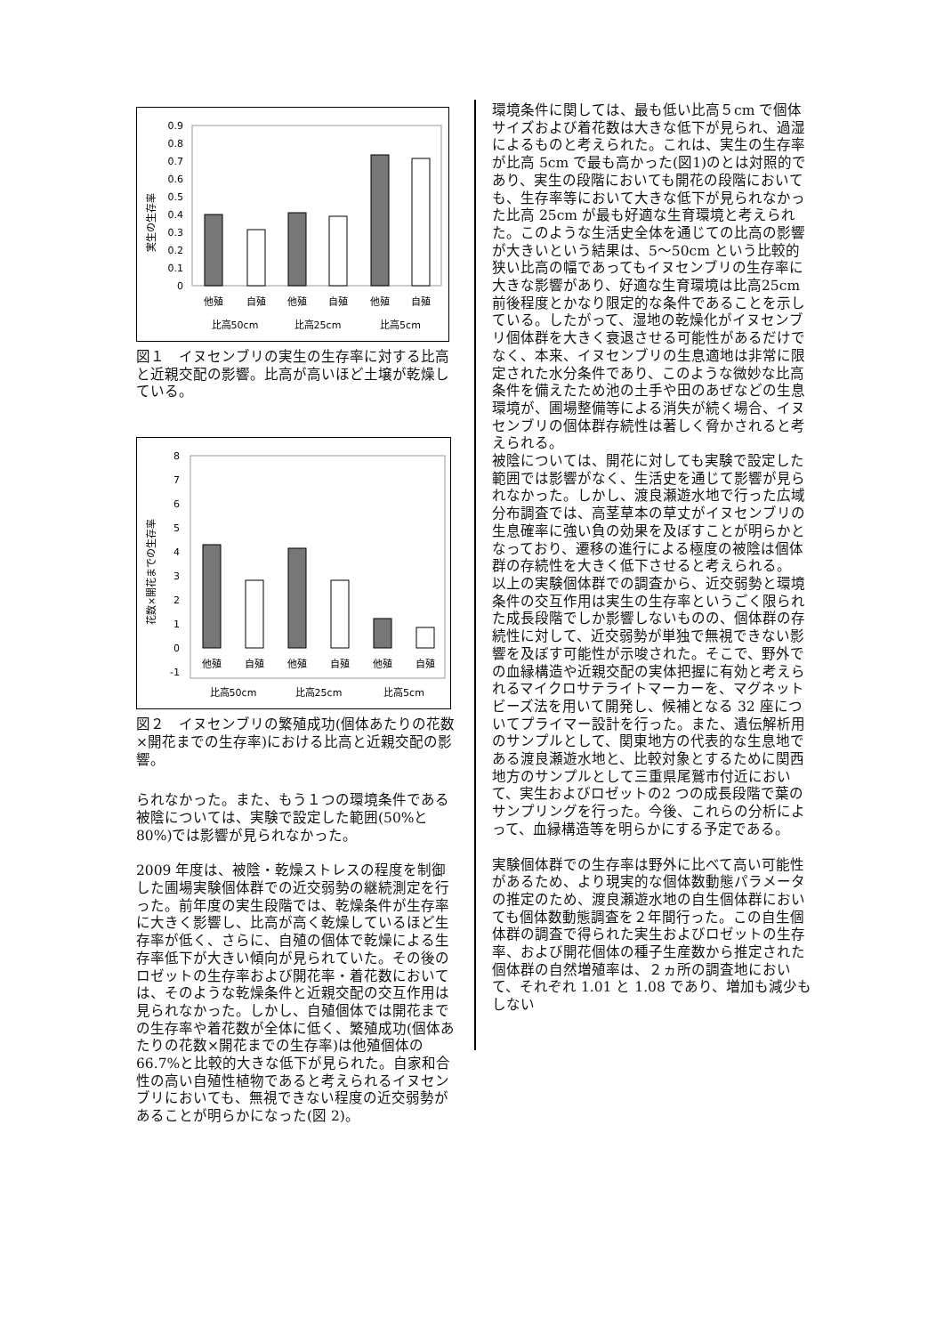実生の生存率
0.9
0.8
0.7
0.6
0.5
0.4
0.3
0.2
0.1
0
他殖
自殖
他殖
自殖
他殖
自殖
比高50cm
比高25cm
比高5cm
図１　イヌセンブリの実生の生存率に対する比高と近親交配の影響。比高が高いほど土壌が乾燥している。
花数×開花までの生存率
8
7
6
5
4
3
2
1
0
-1
他殖
自殖
他殖
自殖
他殖
自殖
比高50cm
比高25cm
比高5cm
図２　イヌセンブリの繁殖成功(個体あたりの花数×開花までの生存率)における比高と近親交配の影響。
られなかった。また、もう１つの環境条件である被陰については、実験で設定した範囲(50%と 80%)では影響が見られなかった。
2009 年度は、被陰・乾燥ストレスの程度を制御した圃場実験個体群での近交弱勢の継続測定を行った。前年度の実生段階では、乾燥条件が生存率に大きく影響し、比高が高く乾燥しているほど生存率が低く、さらに、自殖の個体で乾燥による生存率低下が大きい傾向が見られていた。その後のロゼットの生存率および開花率・着花数においては、そのような乾燥条件と近親交配の交互作用は見られなかった。しかし、自殖個体では開花までの生存率や着花数が全体に低く、繁殖成功(個体あたりの花数×開花までの生存率)は他殖個体の 66.7%と比較的大きな低下が見られた。自家和合性の高い自殖性植物であると考えられるイヌセンブリにおいても、無視できない程度の近交弱勢があることが明らかになった(図 2)。
環境条件に関しては、最も低い比高５cm で個体サイズおよび着花数は大きな低下が見られ、過湿によるものと考えられた。これは、実生の生存率が比高 5cm で最も高かった(図1)のとは対照的であり、実生の段階においても開花の段階においても、生存率等において大きな低下が見られなかった比高 25cm が最も好適な生育環境と考えられた。このような生活史全体を通じての比高の影響が大きいという結果は、5〜50cm という比較的狭い比高の幅であってもイヌセンブリの生存率に大きな影響があり、好適な生育環境は比高25cm 前後程度とかなり限定的な条件であることを示している。したがって、湿地の乾燥化がイヌセンブリ個体群を大きく衰退させる可能性があるだけでなく、本来、イヌセンブリの生息適地は非常に限定された水分条件であり、このような微妙な比高条件を備えたため池の土手や田のあぜなどの生息環境が、圃場整備等による消失が続く場合、イヌセンブリの個体群存続性は著しく脅かされると考えられる。
被陰については、開花に対しても実験で設定した範囲では影響がなく、生活史を通じて影響が見られなかった。しかし、渡良瀬遊水地で行った広域分布調査では、高茎草本の草丈がイヌセンブリの生息確率に強い負の効果を及ぼすことが明らかとなっており、遷移の進行による極度の被陰は個体群の存続性を大きく低下させると考えられる。
以上の実験個体群での調査から、近交弱勢と環境条件の交互作用は実生の生存率というごく限られた成長段階でしか影響しないものの、個体群の存続性に対して、近交弱勢が単独で無視できない影響を及ぼす可能性が示唆された。そこで、野外での血縁構造や近親交配の実体把握に有効と考えられるマイクロサテライトマーカーを、マグネットビーズ法を用いて開発し、候補となる 32 座についてプライマー設計を行った。また、遺伝解析用のサンプルとして、関東地方の代表的な生息地である渡良瀬遊水地と、比較対象とするために関西地方のサンプルとして三重県尾鷲市付近において、実生およびロゼットの2 つの成長段階で葉のサンプリングを行った。今後、これらの分析によって、血縁構造等を明らかにする予定である。
実験個体群での生存率は野外に比べて高い可能性があるため、より現実的な個体数動態パラメータの推定のため、渡良瀬遊水地の自生個体群においても個体数動態調査を２年間行った。この自生個体群の調査で得られた実生およびロゼットの生存率、および開花個体の種子生産数から推定された個体群の自然増殖率は、２ヵ所の調査地において、それぞれ 1.01 と 1.08 であり、増加も減少もしない